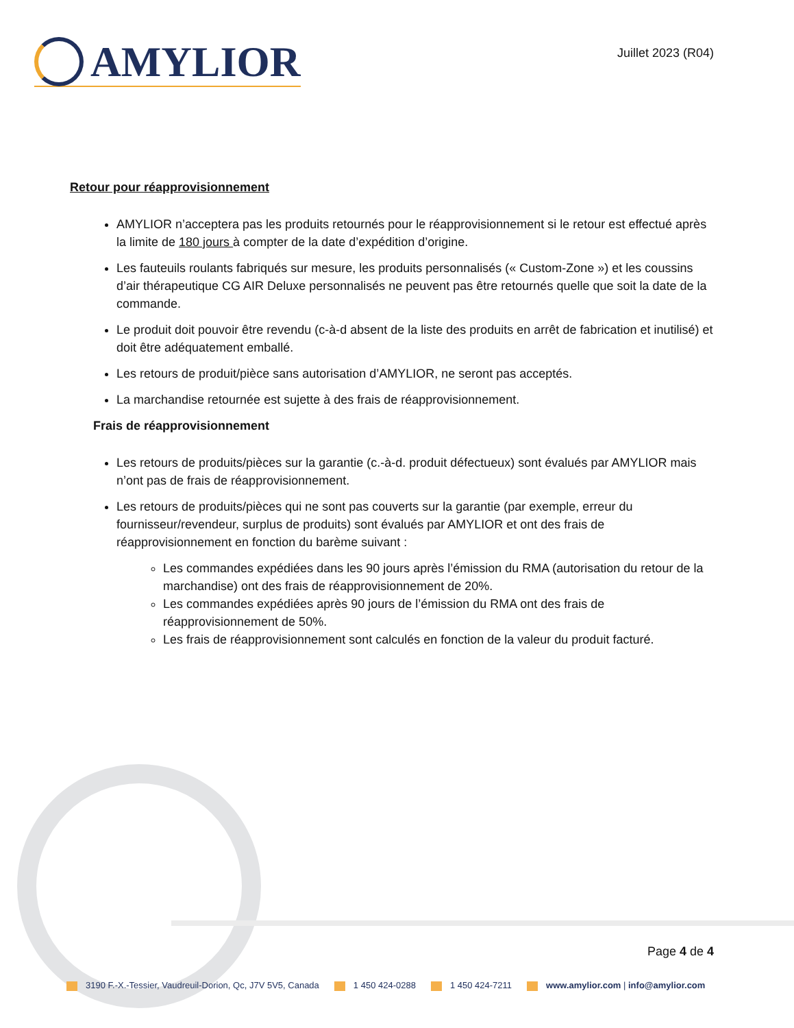AMYLIOR
Juillet 2023 (R04)
Retour pour réapprovisionnement
AMYLIOR n’acceptera pas les produits retournés pour le réapprovisionnement si le retour est effectué après la limite de 180 jours à compter de la date d’expédition d’origine.
Les fauteuils roulants fabriqués sur mesure, les produits personnalisés (« Custom-Zone ») et les coussins d’air thérapeutique CG AIR Deluxe personnalisés ne peuvent pas être retournés quelle que soit la date de la commande.
Le produit doit pouvoir être revendu (c-à-d absent de la liste des produits en arrêt de fabrication et inutilisé) et doit être adéquatement emballé.
Les retours de produit/pièce sans autorisation d’AMYLIOR, ne seront pas acceptés.
La marchandise retournée est sujette à des frais de réapprovisionnement.
Frais de réapprovisionnement
Les retours de produits/pièces sur la garantie (c.-à-d. produit défectueux) sont évalués par AMYLIOR mais n’ont pas de frais de réapprovisionnement.
Les retours de produits/pièces qui ne sont pas couverts sur la garantie (par exemple, erreur du fournisseur/revendeur, surplus de produits) sont évalués par AMYLIOR et ont des frais de réapprovisionnement en fonction du barème suivant :
Les commandes expédiées dans les 90 jours après l’émission du RMA (autorisation du retour de la marchandise) ont des frais de réapprovisionnement de 20%.
Les commandes expédiées après 90 jours de l’émission du RMA ont des frais de réapprovisionnement de 50%.
Les frais de réapprovisionnement sont calculés en fonction de la valeur du produit facturé.
Page 4 de 4
3190 F.-X.-Tessier, Vaudreuil-Dorion, Qc, J7V 5V5, Canada 1 450 424-0288 1 450 424-7211 www.amylior.com | info@amylior.com